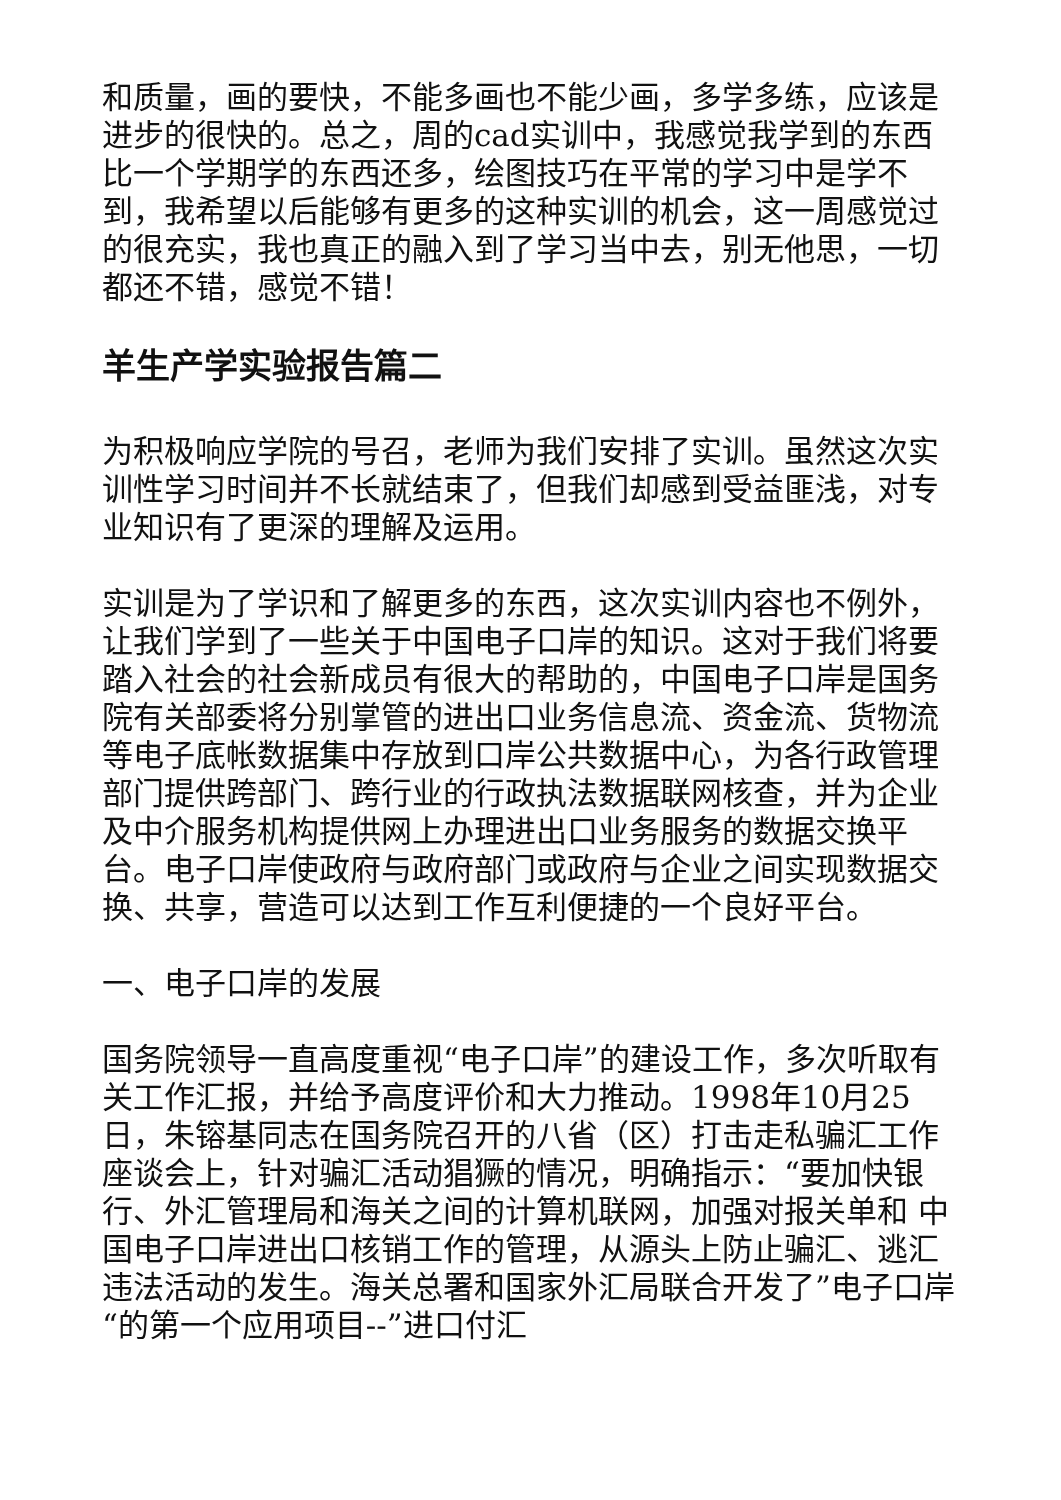和质量，画的要快，不能多画也不能少画，多学多练，应该是进步的很快的。总之，周的cad实训中，我感觉我学到的东西比一个学期学的东西还多，绘图技巧在平常的学习中是学不到，我希望以后能够有更多的这种实训的机会，这一周感觉过的很充实，我也真正的融入到了学习当中去，别无他思，一切都还不错，感觉不错！
羊生产学实验报告篇二
为积极响应学院的号召，老师为我们安排了实训。虽然这次实训性学习时间并不长就结束了，但我们却感到受益匪浅，对专业知识有了更深的理解及运用。
实训是为了学识和了解更多的东西，这次实训内容也不例外，让我们学到了一些关于中国电子口岸的知识。这对于我们将要踏入社会的社会新成员有很大的帮助的，中国电子口岸是国务院有关部委将分别掌管的进出口业务信息流、资金流、货物流等电子底帐数据集中存放到口岸公共数据中心，为各行政管理部门提供跨部门、跨行业的行政执法数据联网核查，并为企业及中介服务机构提供网上办理进出口业务服务的数据交换平台。电子口岸使政府与政府部门或政府与企业之间实现数据交换、共享，营造可以达到工作互利便捷的一个良好平台。
一、电子口岸的发展
国务院领导一直高度重视“电子口岸”的建设工作，多次听取有关工作汇报，并给予高度评价和大力推动。1998年10月25日，朱镕基同志在国务院召开的八省（区）打击走私骗汇工作座谈会上，针对骗汇活动猖獗的情况，明确指示：“要加快银行、外汇管理局和海关之间的计算机联网，加强对报关单和 中国电子口岸进出口核销工作的管理，从源头上防止骗汇、逃汇违法活动的发生。海关总署和国家外汇局联合开发了”电子口岸“的第一个应用项目--”进口付汇